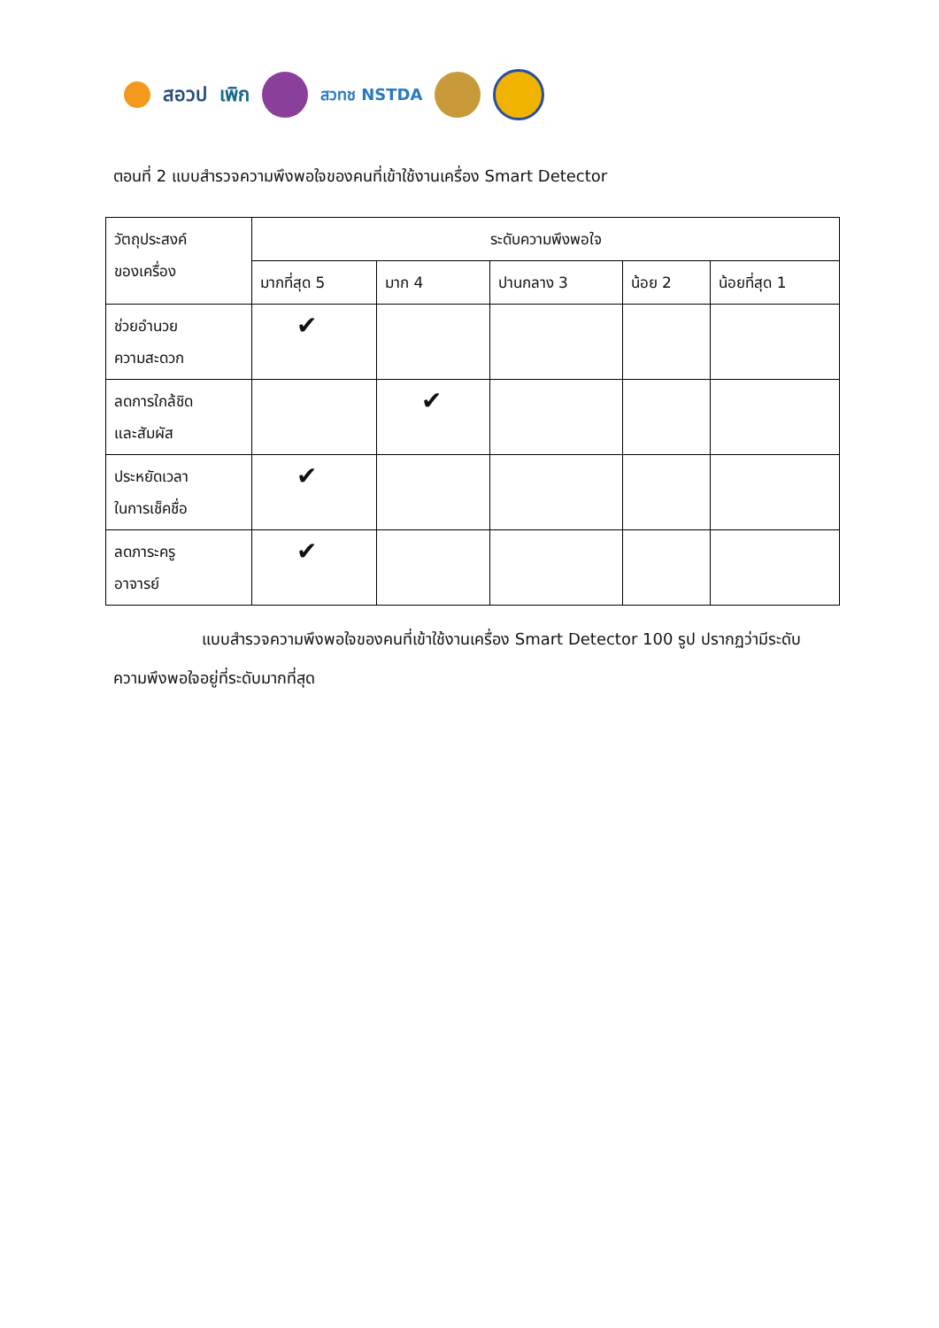สอวป เพิก
สวทช NSTDA
ตอนที่ 2 แบบสำรวจความพึงพอใจของคนที่เข้าใช้งานเครื่อง Smart Detector
| วัตถุประสงค์ ของเครื่อง | ระดับความพึงพอใจ | | | | |
| --- | --- | --- | --- | --- | --- |
| | มากที่สุด 5 | มาก 4 | ปานกลาง 3 | น้อย 2 | น้อยที่สุด 1 |
| ช่วยอำนวย ความสะดวก | ✔ | | | | |
| ลดการใกล้ชิด และสัมผัส | | ✔ | | | |
| ประหยัดเวลา ในการเช็คชื่อ | ✔ | | | | |
| ลดภาระครู อาจารย์ | ✔ | | | | |
แบบสำรวจความพึงพอใจของคนที่เข้าใช้งานเครื่อง Smart Detector 100 รูป ปรากฏว่ามีระดับความพึงพอใจอยู่ที่ระดับมากที่สุด